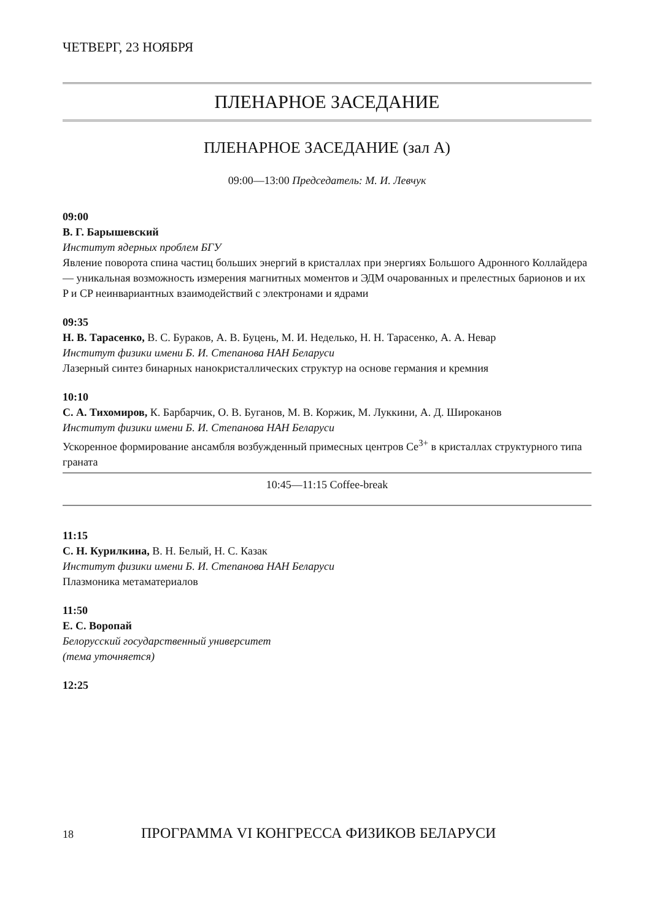ЧЕТВЕРГ, 23 НОЯБРЯ
ПЛЕНАРНОЕ ЗАСЕДАНИЕ
ПЛЕНАРНОЕ ЗАСЕДАНИЕ (зал А)
09:00—13:00 Председатель: М. И. Левчук
09:00
В. Г. Барышевский
Институт ядерных проблем БГУ
Явление поворота спина частиц больших энергий в кристаллах при энергиях Большого Адронного Коллайдера — уникальная возможность измерения магнитных моментов и ЭДМ очарованных и прелестных барионов и их P и CP неинвариантных взаимодействий с электронами и ядрами
09:35
Н. В. Тарасенко, В. С. Бураков, А. В. Буцень, М. И. Неделько, Н. Н. Тарасенко, А. А. Невар
Институт физики имени Б. И. Степанова НАН Беларуси
Лазерный синтез бинарных нанокристаллических структур на основе германия и кремния
10:10
С. А. Тихомиров, К. Барбарчик, О. В. Буганов, М. В. Коржик, М. Луккини, А. Д. Широканов
Институт физики имени Б. И. Степанова НАН Беларуси
Ускоренное формирование ансамбля возбужденный примесных центров Ce<sup>3+</sup> в кристаллах структурного типа граната
10:45—11:15 Coffee-break
11:15
С. Н. Курилкина, В. Н. Белый, Н. С. Казак
Институт физики имени Б. И. Степанова НАН Беларуси
Плазмоника метаматериалов
11:50
Е. С. Воропай
Белорусский государственный университет
(тема уточняется)
12:25
18 ПРОГРАММА VI КОНГРЕССА ФИЗИКОВ БЕЛАРУСИ